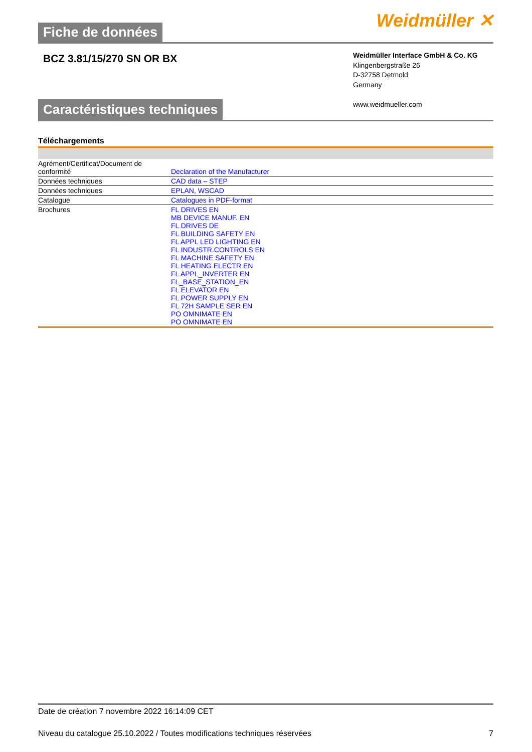Fiche de données
Weidmüller ✕
BCZ 3.81/15/270 SN OR BX
Weidmüller Interface GmbH & Co. KG
Klingenbergstraße 26
D-32758 Detmold
Germany
www.weidmueller.com
Caractéristiques techniques
Téléchargements
| Agrément/Certificat/Document de conformité | Declaration of the Manufacturer |
| Données techniques | CAD data – STEP |
| Données techniques | EPLAN, WSCAD |
| Catalogue | Catalogues in PDF-format |
| Brochures | FL DRIVES EN MB DEVICE MANUF. EN FL DRIVES DE FL BUILDING SAFETY EN FL APPL LED LIGHTING EN FL INDUSTR.CONTROLS EN FL MACHINE SAFETY EN FL HEATING ELECTR EN FL APPL_INVERTER EN FL_BASE_STATION_EN FL ELEVATOR EN FL POWER SUPPLY EN FL 72H SAMPLE SER EN PO OMNIMATE EN PO OMNIMATE EN |
Date de création 7 novembre 2022 16:14:09 CET
Niveau du catalogue 25.10.2022 / Toutes modifications techniques réservées 7